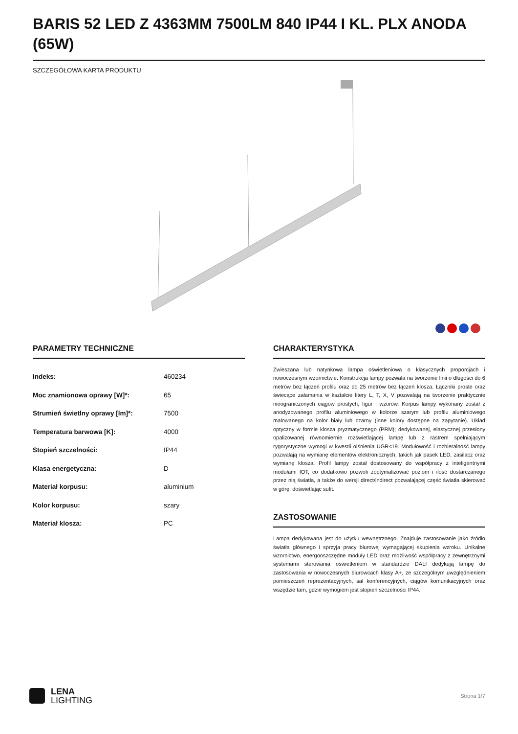BARIS 52 LED Z 4363MM 7500LM 840 IP44 I KL. PLX ANODA (65W)
SZCZEGÓŁOWA KARTA PRODUKTU
PARAMETRY TECHNICZNE
| Indeks: | 460234 |
| Moc znamionowa oprawy [W]*: | 65 |
| Strumień świetlny oprawy [lm]*: | 7500 |
| Temperatura barwowa [K]: | 4000 |
| Stopień szczelności: | IP44 |
| Klasa energetyczna: | D |
| Materiał korpusu: | aluminium |
| Kolor korpusu: | szary |
| Materiał klosza: | PC |
CHARAKTERYSTYKA
Zwieszana lub natynkowa lampa oświetleniowa o klasycznych proporcjach i nowoczesnym wzornictwie. Konstrukcja lampy pozwala na tworzenie linii o długości do 6 metrów bez łączeń profilu oraz do 25 metrów bez łączeń klosza. Łączniki proste oraz świecące załamania w kształcie litery L, T, X, V pozwalają na tworzenie praktycznie nieograniczonych ciągów prostych, figur i wzorów. Korpus lampy wykonany został z anodyzowanego profilu aluminiowego w kolorze szarym lub profilu aluminiowego malowanego na kolor biały lub czarny (inne kolory dostępne na zapytanie). Układ optyczny w formie klosza pryzmatycznego (PRM); dedykowanej, elastycznej przesłony opalizowanej równomiernie rozświetlającej lampę lub z rastrem spełniającym rygorystyczne wymogi w kwestii olśnienia UGR<19. Modułowość i rozbieralność lampy pozwalają na wymianę elementów elektronicznych, takich jak pasek LED, zasilacz oraz wymianę klosza. Profil lampy został dostosowany do współpracy z inteligentnymi modułami IOT, co dodatkowo pozwoli zoptymalizować poziom i ilość dostarczanego przez nią światła, a także do wersji direct/indirect pozwalającej część światła skierować w górę, doświetlając sufit.
ZASTOSOWANIE
Lampa dedykowana jest do użytku wewnętrznego. Znajduje zastosowanie jako źródło światła głównego i sprzyja pracy biurowej wymagającej skupienia wzroku. Unikalne wzornictwo, energooszczędne moduły LED oraz możliwość współpracy z zewnętrznymi systemami sterowania oświetleniem w standardzie DALI dedykują lampę do zastosowania w nowoczesnych biurowcach klasy A+, ze szczególnym uwzględnieniem pomieszczeń reprezentacyjnych, sal konferencyjnych, ciągów komunikacyjnych oraz wszędzie tam, gdzie wymogiem jest stopień szczelności IP44.
LENA
LIGHTING
Strona 1/7